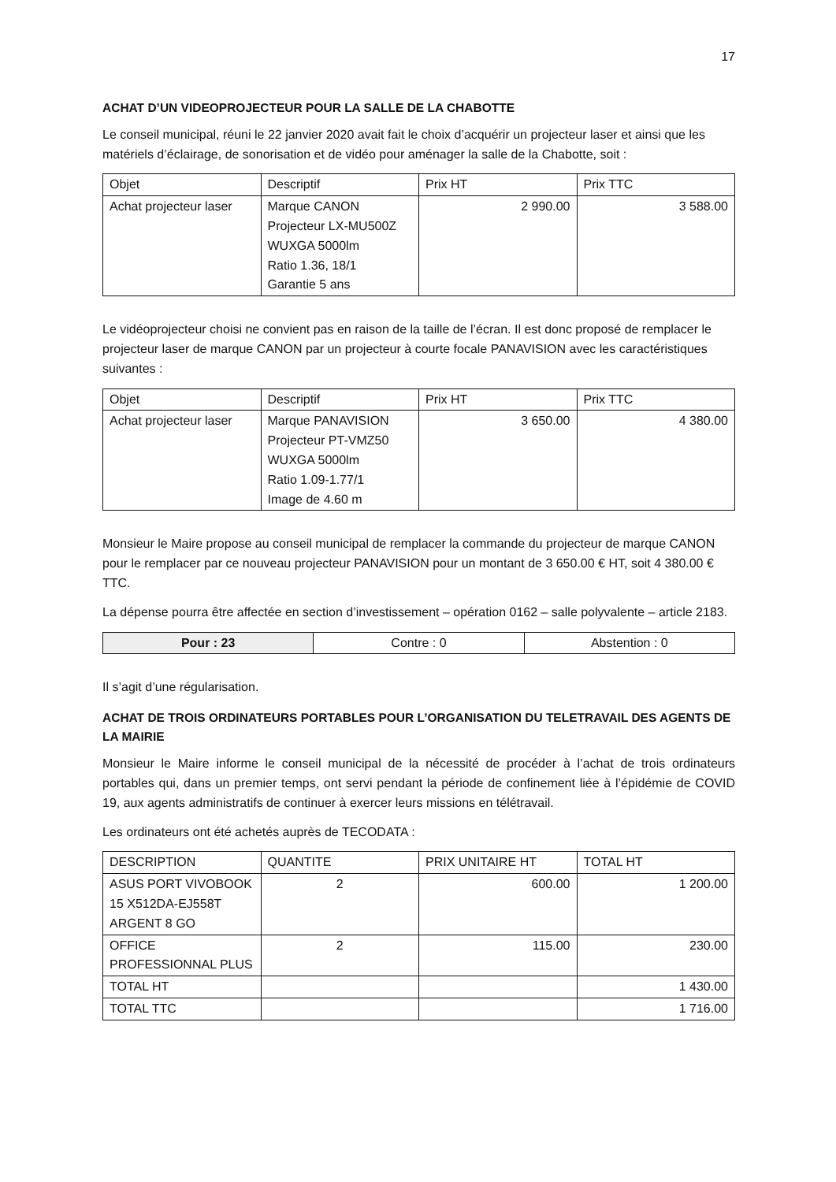17
ACHAT D’UN VIDEOPROJECTEUR POUR LA SALLE DE LA CHABOTTE
Le conseil municipal, réuni le 22 janvier 2020 avait fait le choix d’acquérir un projecteur laser et ainsi que les matériels d’éclairage, de sonorisation et de vidéo pour aménager la salle de la Chabotte, soit :
| Objet | Descriptif | Prix HT | Prix TTC |
| --- | --- | --- | --- |
| Achat projecteur laser | Marque CANON Projecteur LX-MU500Z WUXGA 5000lm Ratio 1.36, 18/1 Garantie 5 ans | 2 990.00 | 3 588.00 |
Le vidéoprojecteur choisi ne convient pas en raison de la taille de l’écran. Il est donc proposé de remplacer le projecteur laser de marque CANON par un projecteur à courte focale PANAVISION avec les caractéristiques suivantes :
| Objet | Descriptif | Prix HT | Prix TTC |
| --- | --- | --- | --- |
| Achat projecteur laser | Marque PANAVISION Projecteur PT-VMZ50 WUXGA 5000lm Ratio 1.09-1.77/1 Image de 4.60 m | 3 650.00 | 4 380.00 |
Monsieur le Maire propose au conseil municipal de remplacer la commande du projecteur de marque CANON pour le remplacer par ce nouveau projecteur PANAVISION pour un montant de 3 650.00 € HT, soit 4 380.00 € TTC.
La dépense pourra être affectée en section d’investissement – opération 0162 – salle polyvalente – article 2183.
| Pour : 23 | Contre : 0 | Abstention : 0 |
Il s’agit d’une régularisation.
ACHAT DE TROIS ORDINATEURS PORTABLES POUR L’ORGANISATION DU TELETRAVAIL DES AGENTS DE LA MAIRIE
Monsieur le Maire informe le conseil municipal de la nécessité de procéder à l’achat de trois ordinateurs portables qui, dans un premier temps, ont servi pendant la période de confinement liée à l’épidémie de COVID 19, aux agents administratifs de continuer à exercer leurs missions en télétravail.
Les ordinateurs ont été achetés auprès de TECODATA :
| DESCRIPTION | QUANTITE | PRIX UNITAIRE HT | TOTAL HT |
| --- | --- | --- | --- |
| ASUS PORT VIVOBOOK 15 X512DA-EJ558T ARGENT 8 GO | 2 | 600.00 | 1 200.00 |
| OFFICE PROFESSIONNAL PLUS | 2 | 115.00 | 230.00 |
| TOTAL HT | | | 1 430.00 |
| TOTAL TTC | | | 1 716.00 |